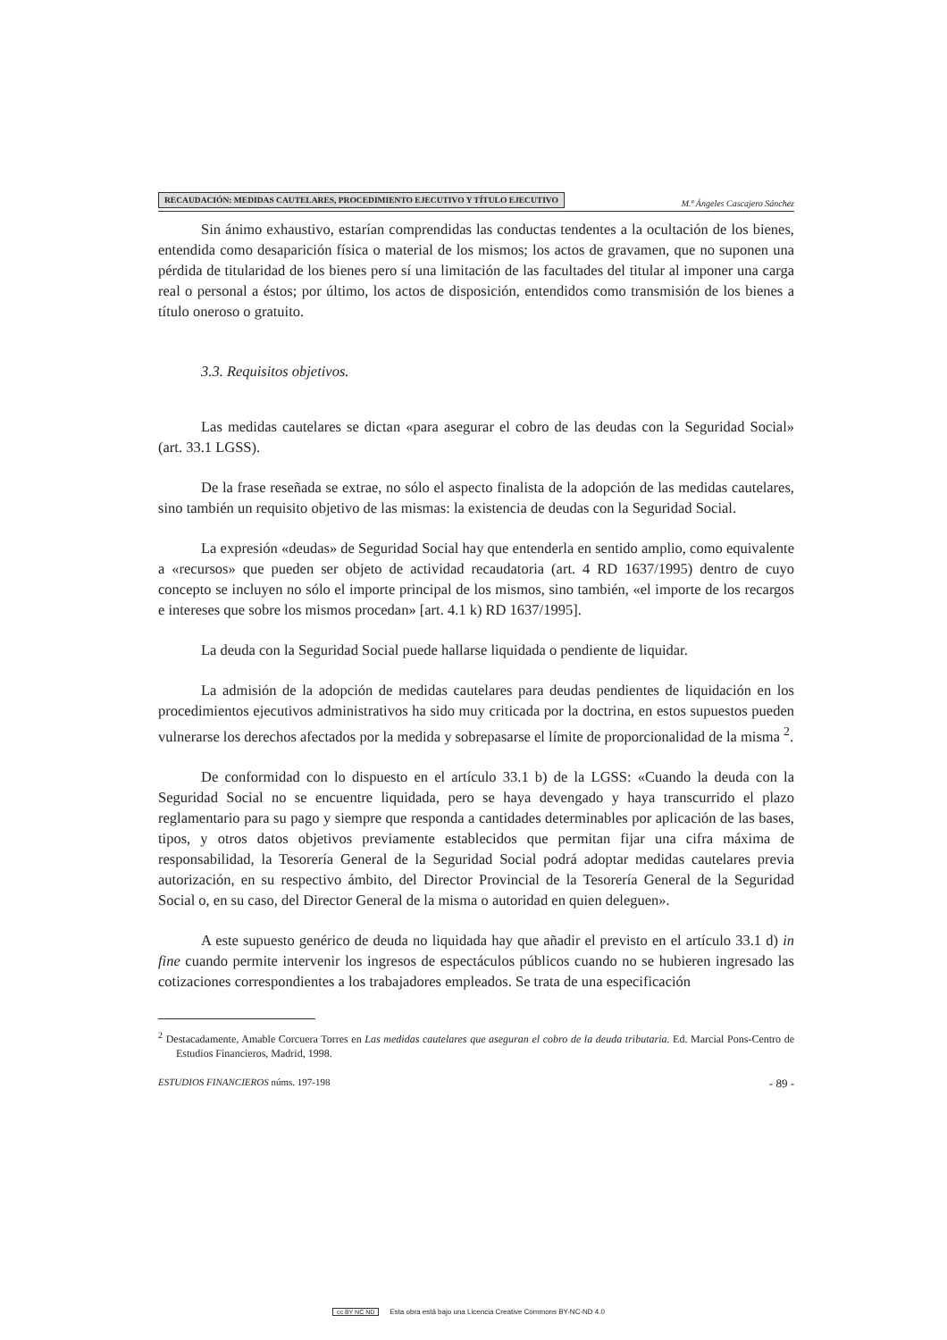RECAUDACIÓN: MEDIDAS CAUTELARES, PROCEDIMIENTO EJECUTIVO Y TÍTULO EJECUTIVO M.ª Ángeles Cascajero Sánchez
Sin ánimo exhaustivo, estarían comprendidas las conductas tendentes a la ocultación de los bienes, entendida como desaparición física o material de los mismos; los actos de gravamen, que no suponen una pérdida de titularidad de los bienes pero sí una limitación de las facultades del titular al imponer una carga real o personal a éstos; por último, los actos de disposición, entendidos como transmisión de los bienes a título oneroso o gratuito.
3.3. Requisitos objetivos.
Las medidas cautelares se dictan «para asegurar el cobro de las deudas con la Seguridad Social» (art. 33.1 LGSS).
De la frase reseñada se extrae, no sólo el aspecto finalista de la adopción de las medidas cautelares, sino también un requisito objetivo de las mismas: la existencia de deudas con la Seguridad Social.
La expresión «deudas» de Seguridad Social hay que entenderla en sentido amplio, como equivalente a «recursos» que pueden ser objeto de actividad recaudatoria (art. 4 RD 1637/1995) dentro de cuyo concepto se incluyen no sólo el importe principal de los mismos, sino también, «el importe de los recargos e intereses que sobre los mismos procedan» [art. 4.1 k) RD 1637/1995].
La deuda con la Seguridad Social puede hallarse liquidada o pendiente de liquidar.
La admisión de la adopción de medidas cautelares para deudas pendientes de liquidación en los procedimientos ejecutivos administrativos ha sido muy criticada por la doctrina, en estos supuestos pueden vulnerarse los derechos afectados por la medida y sobrepasarse el límite de proporcionalidad de la misma <sup>2</sup>.
De conformidad con lo dispuesto en el artículo 33.1 b) de la LGSS: «Cuando la deuda con la Seguridad Social no se encuentre liquidada, pero se haya devengado y haya transcurrido el plazo reglamentario para su pago y siempre que responda a cantidades determinables por aplicación de las bases, tipos, y otros datos objetivos previamente establecidos que permitan fijar una cifra máxima de responsabilidad, la Tesorería General de la Seguridad Social podrá adoptar medidas cautelares previa autorización, en su respectivo ámbito, del Director Provincial de la Tesorería General de la Seguridad Social o, en su caso, del Director General de la misma o autoridad en quien deleguen».
A este supuesto genérico de deuda no liquidada hay que añadir el previsto en el artículo 33.1 d) in fine cuando permite intervenir los ingresos de espectáculos públicos cuando no se hubieren ingresado las cotizaciones correspondientes a los trabajadores empleados. Se trata de una especificación
<sup>2</sup> Destacadamente, Amable Corcuera Torres en Las medidas cautelares que aseguran el cobro de la deuda tributaria. Ed. Marcial Pons-Centro de Estudios Financieros, Madrid, 1998.
ESTUDIOS FINANCIEROS núms. 197-198 - 89 -
cc BY NC ND Esta obra está bajo una Licencia Creative Commons BY-NC-ND 4.0